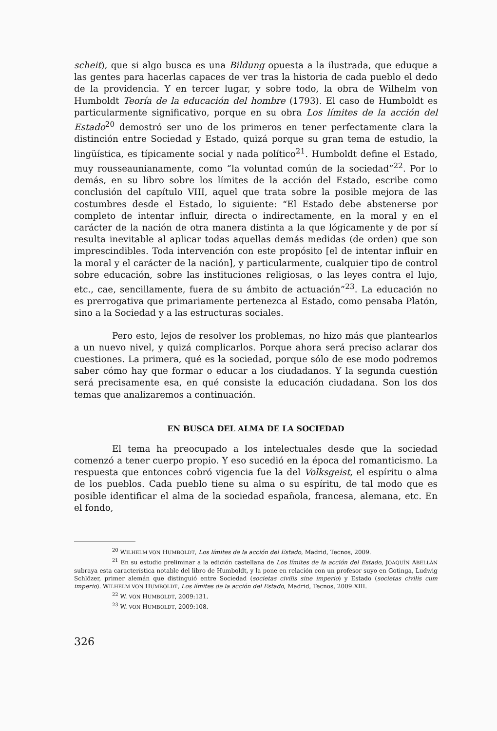scheit), que si algo busca es una Bildung opuesta a la ilustrada, que eduque a las gentes para hacerlas capaces de ver tras la historia de cada pueblo el dedo de la providencia. Y en tercer lugar, y sobre todo, la obra de Wilhelm von Humboldt Teoría de la educación del hombre (1793). El caso de Humboldt es particularmente significativo, porque en su obra Los límites de la acción del Estado<sup>20</sup> demostró ser uno de los primeros en tener perfectamente clara la distinción entre Sociedad y Estado, quizá porque su gran tema de estudio, la lingüística, es típicamente social y nada político<sup>21</sup>. Humboldt define el Estado, muy rousseaunianamente, como “la voluntad común de la sociedad”<sup>22</sup>. Por lo demás, en su libro sobre los límites de la acción del Estado, escribe como conclusión del capítulo VIII, aquel que trata sobre la posible mejora de las costumbres desde el Estado, lo siguiente: “El Estado debe abstenerse por completo de intentar influir, directa o indirectamente, en la moral y en el carácter de la nación de otra manera distinta a la que lógicamente y de por sí resulta inevitable al aplicar todas aquellas demás medidas (de orden) que son imprescindibles. Toda intervención con este propósito [el de intentar influir en la moral y el carácter de la nación], y particularmente, cualquier tipo de control sobre educación, sobre las instituciones religiosas, o las leyes contra el lujo, etc., cae, sencillamente, fuera de su ámbito de actuación”<sup>23</sup>. La educación no es prerrogativa que primariamente pertenezca al Estado, como pensaba Platón, sino a la Sociedad y a las estructuras sociales.
Pero esto, lejos de resolver los problemas, no hizo más que plantearlos a un nuevo nivel, y quizá complicarlos. Porque ahora será preciso aclarar dos cuestiones. La primera, qué es la sociedad, porque sólo de ese modo podremos saber cómo hay que formar o educar a los ciudadanos. Y la segunda cuestión será precisamente esa, en qué consiste la educación ciudadana. Son los dos temas que analizaremos a continuación.
EN BUSCA DEL ALMA DE LA SOCIEDAD
El tema ha preocupado a los intelectuales desde que la sociedad comenzó a tener cuerpo propio. Y eso sucedió en la época del romanticismo. La respuesta que entonces cobró vigencia fue la del Volksgeist, el espíritu o alma de los pueblos. Cada pueblo tiene su alma o su espíritu, de tal modo que es posible identificar el alma de la sociedad española, francesa, alemana, etc. En el fondo,
<sup>20</sup> WILHELM VON HUMBOLDT, Los límites de la acción del Estado, Madrid, Tecnos, 2009.
<sup>21</sup> En su estudio preliminar a la edición castellana de Los límites de la acción del Estado, JOAQUÍN ABELLÁN subraya esta característica notable del libro de Humboldt, y la pone en relación con un profesor suyo en Gotinga, Ludwig Schlözer, primer alemán que distinguió entre Sociedad (societas civilis sine imperio) y Estado (societas civilis cum imperio). WILHELM VON HUMBOLDT, Los límites de la acción del Estado, Madrid, Tecnos, 2009:XIII.
<sup>22</sup> W. VON HUMBOLDT, 2009:131.
<sup>23</sup> W. VON HUMBOLDT, 2009:108.
326